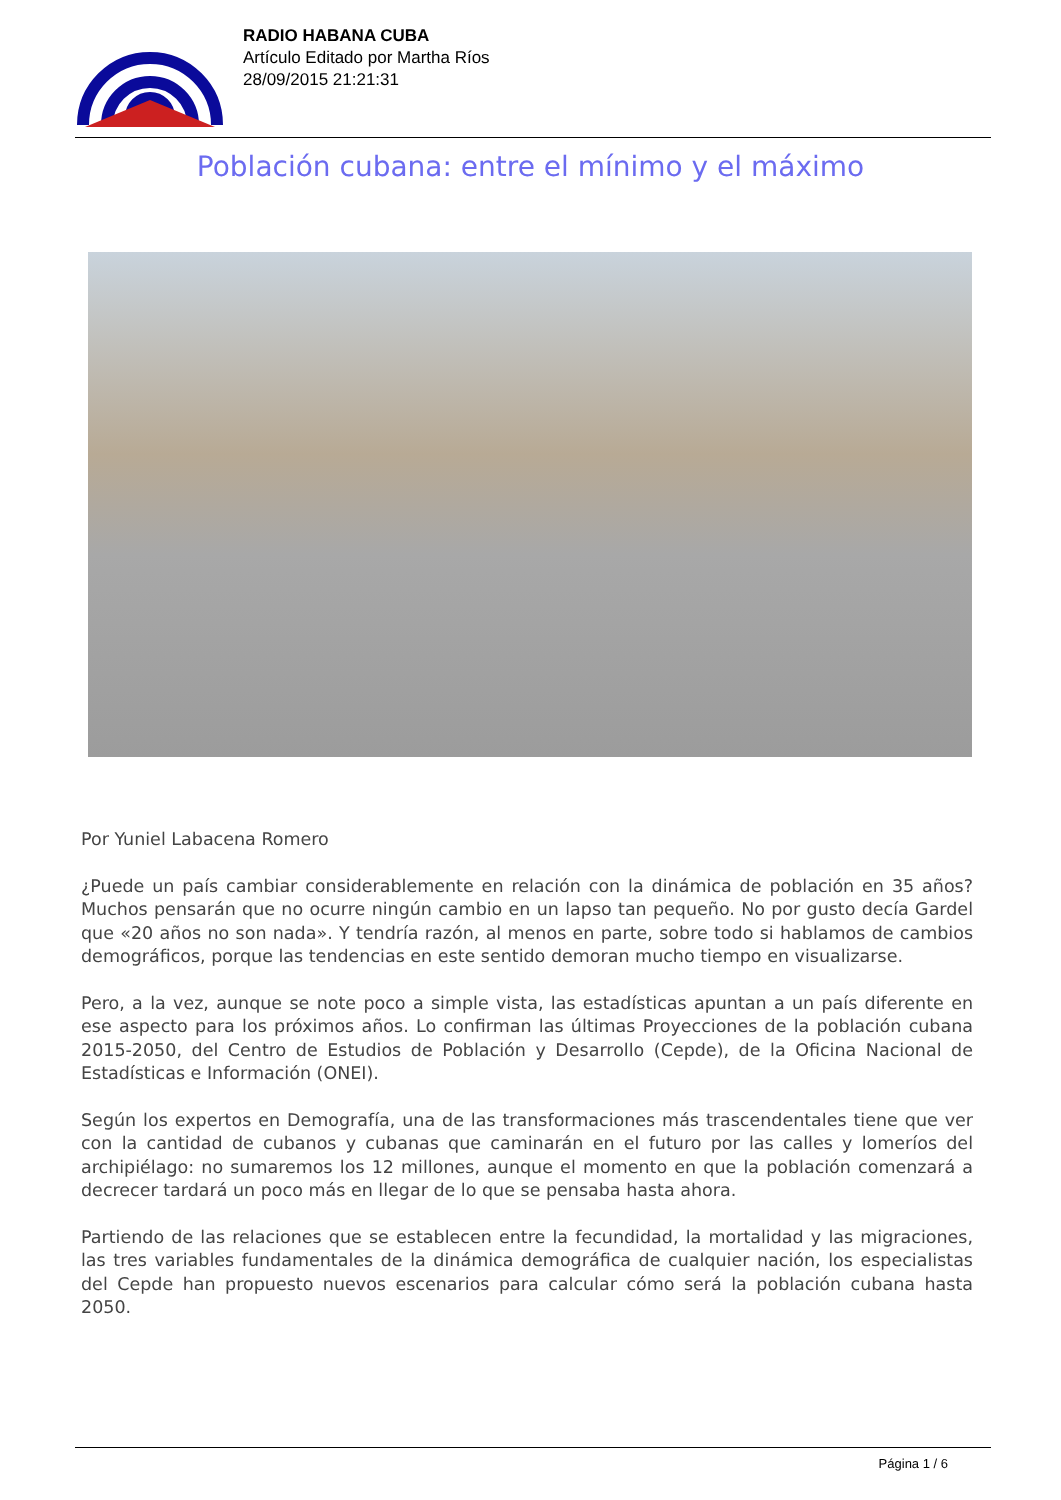RADIO HABANA CUBA
Artículo Editado por Martha Ríos
28/09/2015 21:21:31
Población cubana: entre el mínimo y el máximo
Por Yuniel Labacena Romero
¿Puede un país cambiar considerablemente en relación con la dinámica de población en 35 años? Muchos pensarán que no ocurre ningún cambio en un lapso tan pequeño. No por gusto decía Gardel que «20 años no son nada». Y tendría razón, al menos en parte, sobre todo si hablamos de cambios demográficos, porque las tendencias en este sentido demoran mucho tiempo en visualizarse.
Pero, a la vez, aunque se note poco a simple vista, las estadísticas apuntan a un país diferente en ese aspecto para los próximos años. Lo confirman las últimas Proyecciones de la población cubana 2015-2050, del Centro de Estudios de Población y Desarrollo (Cepde), de la Oficina Nacional de Estadísticas e Información (ONEI).
Según los expertos en Demografía, una de las transformaciones más trascendentales tiene que ver con la cantidad de cubanos y cubanas que caminarán en el futuro por las calles y lomeríos del archipiélago: no sumaremos los 12 millones, aunque el momento en que la población comenzará a decrecer tardará un poco más en llegar de lo que se pensaba hasta ahora.
Partiendo de las relaciones que se establecen entre la fecundidad, la mortalidad y las migraciones, las tres variables fundamentales de la dinámica demográfica de cualquier nación, los especialistas del Cepde han propuesto nuevos escenarios para calcular cómo será la población cubana hasta 2050.
Página 1 / 6